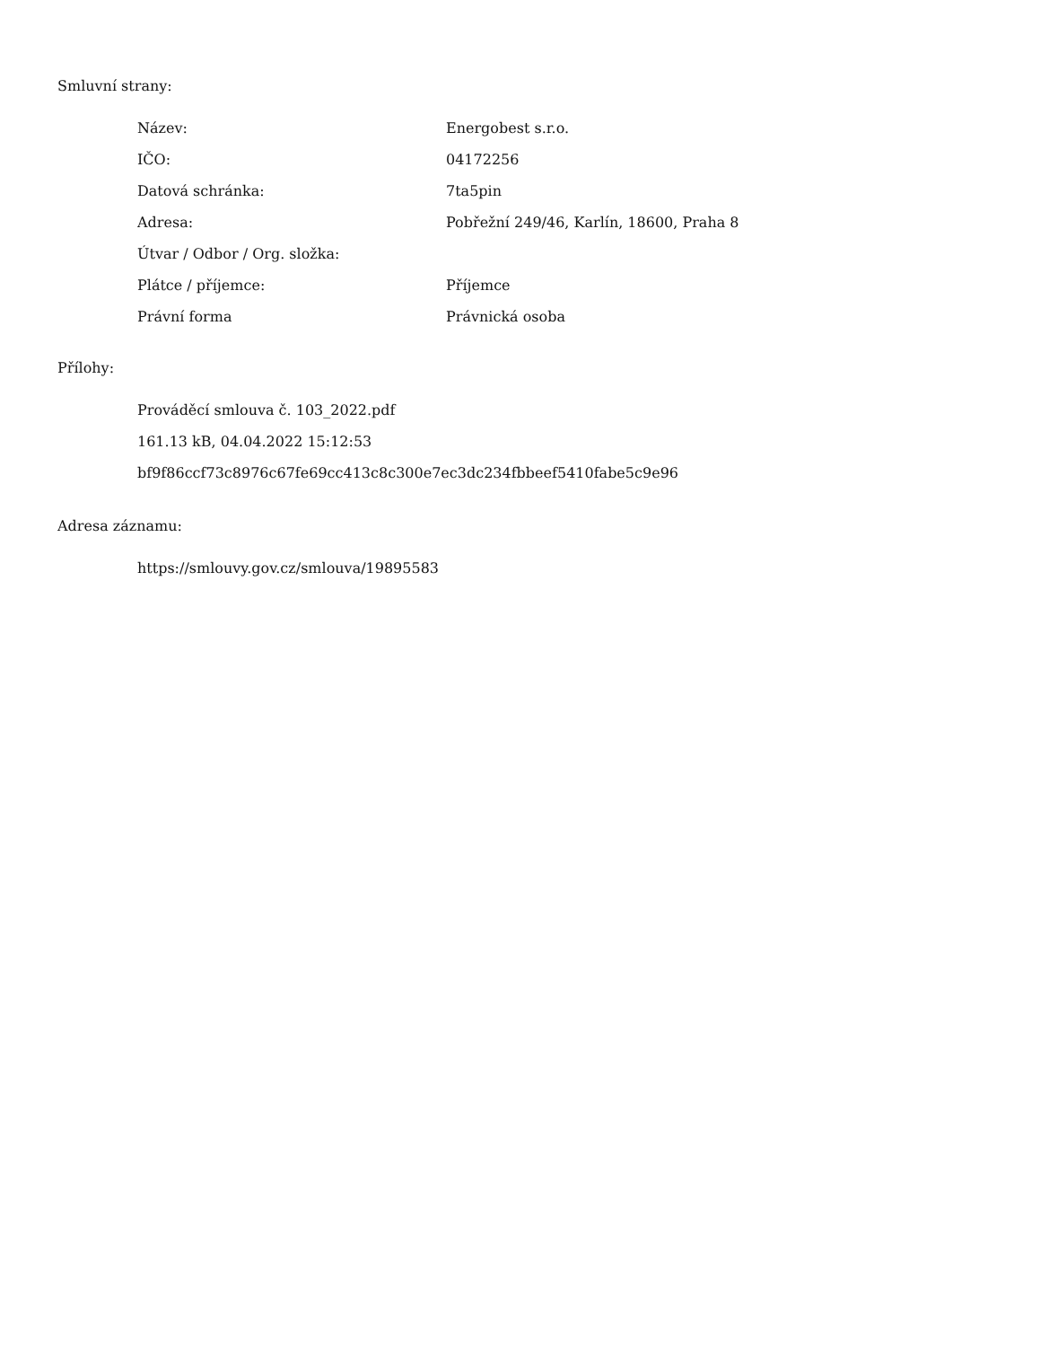Smluvní strany:
| Název: | Energobest s.r.o. |
| IČO: | 04172256 |
| Datová schránka: | 7ta5pin |
| Adresa: | Pobřežní 249/46, Karlín, 18600, Praha 8 |
| Útvar / Odbor / Org. složka: | |
| Plátce / příjemce: | Příjemce |
| Právní forma | Právnická osoba |
Přílohy:
Prováděcí smlouva č. 103_2022.pdf
161.13 kB, 04.04.2022 15:12:53
bf9f86ccf73c8976c67fe69cc413c8c300e7ec3dc234fbbeef5410fabe5c9e96
Adresa záznamu:
https://smlouvy.gov.cz/smlouva/19895583